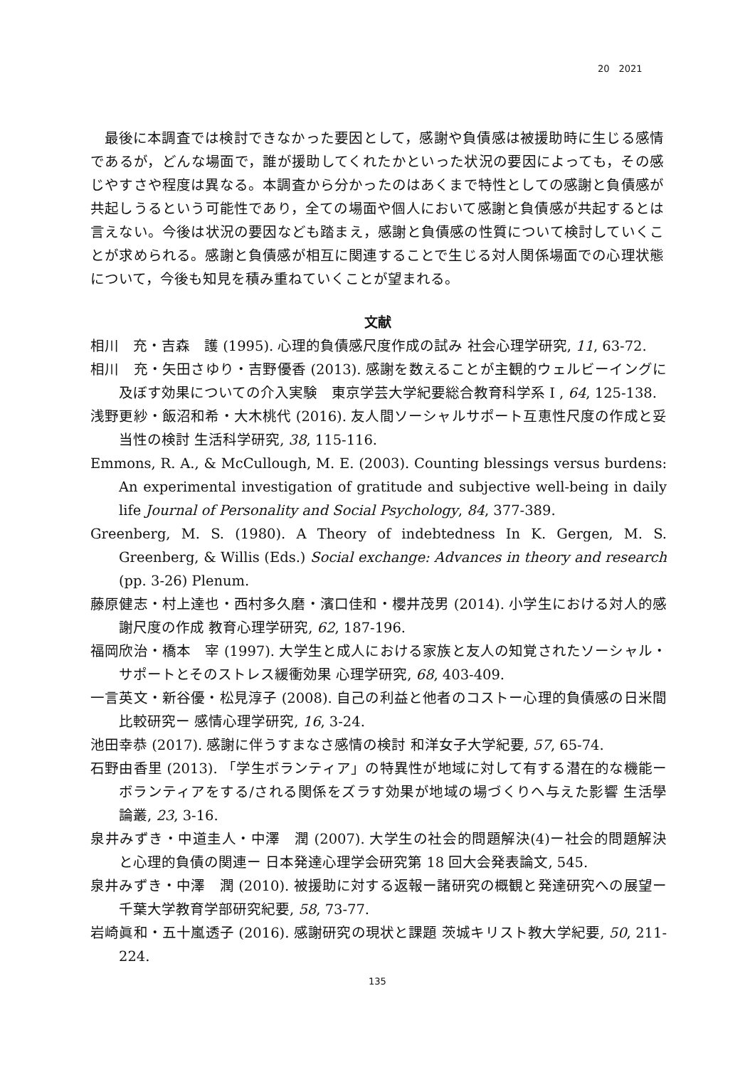20　2021
最後に本調査では検討できなかった要因として，感謝や負債感は被援助時に生じる感情であるが，どんな場面で，誰が援助してくれたかといった状況の要因によっても，その感じやすさや程度は異なる。本調査から分かったのはあくまで特性としての感謝と負債感が共起しうるという可能性であり，全ての場面や個人において感謝と負債感が共起するとは言えない。今後は状況の要因なども踏まえ，感謝と負債感の性質について検討していくことが求められる。感謝と負債感が相互に関連することで生じる対人関係場面での心理状態について，今後も知見を積み重ねていくことが望まれる。
文献
相川　充・吉森　護 (1995). 心理的負債感尺度作成の試み 社会心理学研究, 11, 63-72.
相川　充・矢田さゆり・吉野優香 (2013). 感謝を数えることが主観的ウェルビーイングに及ぼす効果についての介入実験　東京学芸大学紀要総合教育科学系 I , 64, 125-138.
浅野更紗・飯沼和希・大木桃代 (2016). 友人間ソーシャルサポート互恵性尺度の作成と妥当性の検討 生活科学研究, 38, 115-116.
Emmons, R. A., & McCullough, M. E. (2003). Counting blessings versus burdens: An experimental investigation of gratitude and subjective well-being in daily life Journal of Personality and Social Psychology, 84, 377-389.
Greenberg, M. S. (1980). A Theory of indebtedness In K. Gergen, M. S. Greenberg, & Willis (Eds.) Social exchange: Advances in theory and research (pp. 3-26) Plenum.
藤原健志・村上達也・西村多久磨・濱口佳和・櫻井茂男 (2014). 小学生における対人的感謝尺度の作成 教育心理学研究, 62, 187-196.
福岡欣治・橋本　宰 (1997). 大学生と成人における家族と友人の知覚されたソーシャル・サポートとそのストレス緩衝効果 心理学研究, 68, 403-409.
一言英文・新谷優・松見淳子 (2008). 自己の利益と他者のコストー心理的負債感の日米間比較研究ー 感情心理学研究, 16, 3-24.
池田幸恭 (2017). 感謝に伴うすまなさ感情の検討 和洋女子大学紀要, 57, 65-74.
石野由香里 (2013). 「学生ボランティア」の特異性が地域に対して有する潜在的な機能ーボランティアをする/される関係をズラす効果が地域の場づくりへ与えた影響 生活學論叢, 23, 3-16.
泉井みずき・中道圭人・中澤　潤 (2007). 大学生の社会的問題解決(4)ー社会的問題解決と心理的負債の関連ー 日本発達心理学会研究第 18 回大会発表論文, 545.
泉井みずき・中澤　潤 (2010). 被援助に対する返報ー諸研究の概観と発達研究への展望ー 千葉大学教育学部研究紀要, 58, 73-77.
岩崎眞和・五十嵐透子 (2016). 感謝研究の現状と課題 茨城キリスト教大学紀要, 50, 211-224.
135